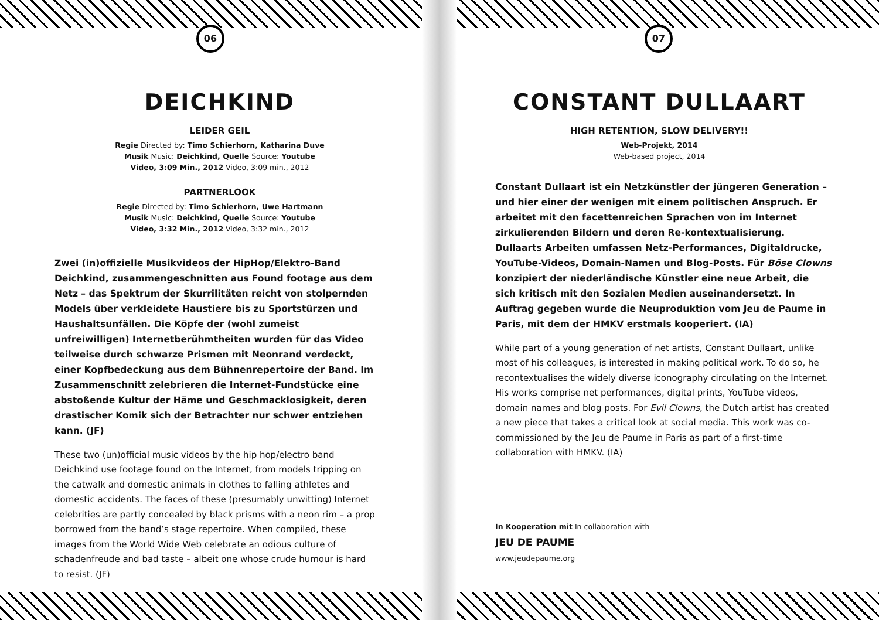06
DEICHKIND
LEIDER GEIL
Regie Directed by: Timo Schierhorn, Katharina Duve
Musik Music: Deichkind, Quelle Source: Youtube
Video, 3:09 Min., 2012 Video, 3:09 min., 2012
PARTNERLOOK
Regie Directed by: Timo Schierhorn, Uwe Hartmann
Musik Music: Deichkind, Quelle Source: Youtube
Video, 3:32 Min., 2012 Video, 3:32 min., 2012
Zwei (in)offizielle Musikvideos der HipHop/Elektro-Band Deichkind, zusammengeschnitten aus Found footage aus dem Netz – das Spektrum der Skurrilitäten reicht von stolpernden Models über verkleidete Haustiere bis zu Sportstürzen und Haushaltsunfällen. Die Köpfe der (wohl zumeist unfreiwilligen) Internetberühmtheiten wurden für das Video teilweise durch schwarze Prismen mit Neonrand verdeckt, einer Kopfbedeckung aus dem Bühnenrepertoire der Band. Im Zusammenschnitt zelebrieren die Internet-Fundstücke eine abstoßende Kultur der Häme und Geschmacklosigkeit, deren drastischer Komik sich der Betrachter nur schwer entziehen kann. (JF)
These two (un)official music videos by the hip hop/electro band Deichkind use footage found on the Internet, from models tripping on the catwalk and domestic animals in clothes to falling athletes and domestic accidents. The faces of these (presumably unwitting) Internet celebrities are partly concealed by black prisms with a neon rim – a prop borrowed from the band’s stage repertoire. When compiled, these images from the World Wide Web celebrate an odious culture of schadenfreude and bad taste – albeit one whose crude humour is hard to resist. (JF)
07
CONSTANT DULLAART
HIGH RETENTION, SLOW DELIVERY!!
Web-Projekt, 2014
Web-based project, 2014
Constant Dullaart ist ein Netzkünstler der jüngeren Generation – und hier einer der wenigen mit einem politischen Anspruch. Er arbeitet mit den facettenreichen Sprachen von im Internet zirkulierenden Bildern und deren Re-kontextualisierung. Dullaarts Arbeiten umfassen Netz-Performances, Digitaldrucke, YouTube-Videos, Domain-Namen und Blog-Posts. Für Böse Clowns konzipiert der niederländische Künstler eine neue Arbeit, die sich kritisch mit den Sozialen Medien auseinandersetzt. In Auftrag gegeben wurde die Neuproduktion vom Jeu de Paume in Paris, mit dem der HMKV erstmals kooperiert. (IA)
While part of a young generation of net artists, Constant Dullaart, unlike most of his colleagues, is interested in making political work. To do so, he recontextualises the widely diverse iconography circulating on the Internet. His works comprise net performances, digital prints, YouTube videos, domain names and blog posts. For Evil Clowns, the Dutch artist has created a new piece that takes a critical look at social media. This work was co-commissioned by the Jeu de Paume in Paris as part of a first-time collaboration with HMKV. (IA)
In Kooperation mit In collaboration with
JEU DE PAUME
www.jeudepaume.org